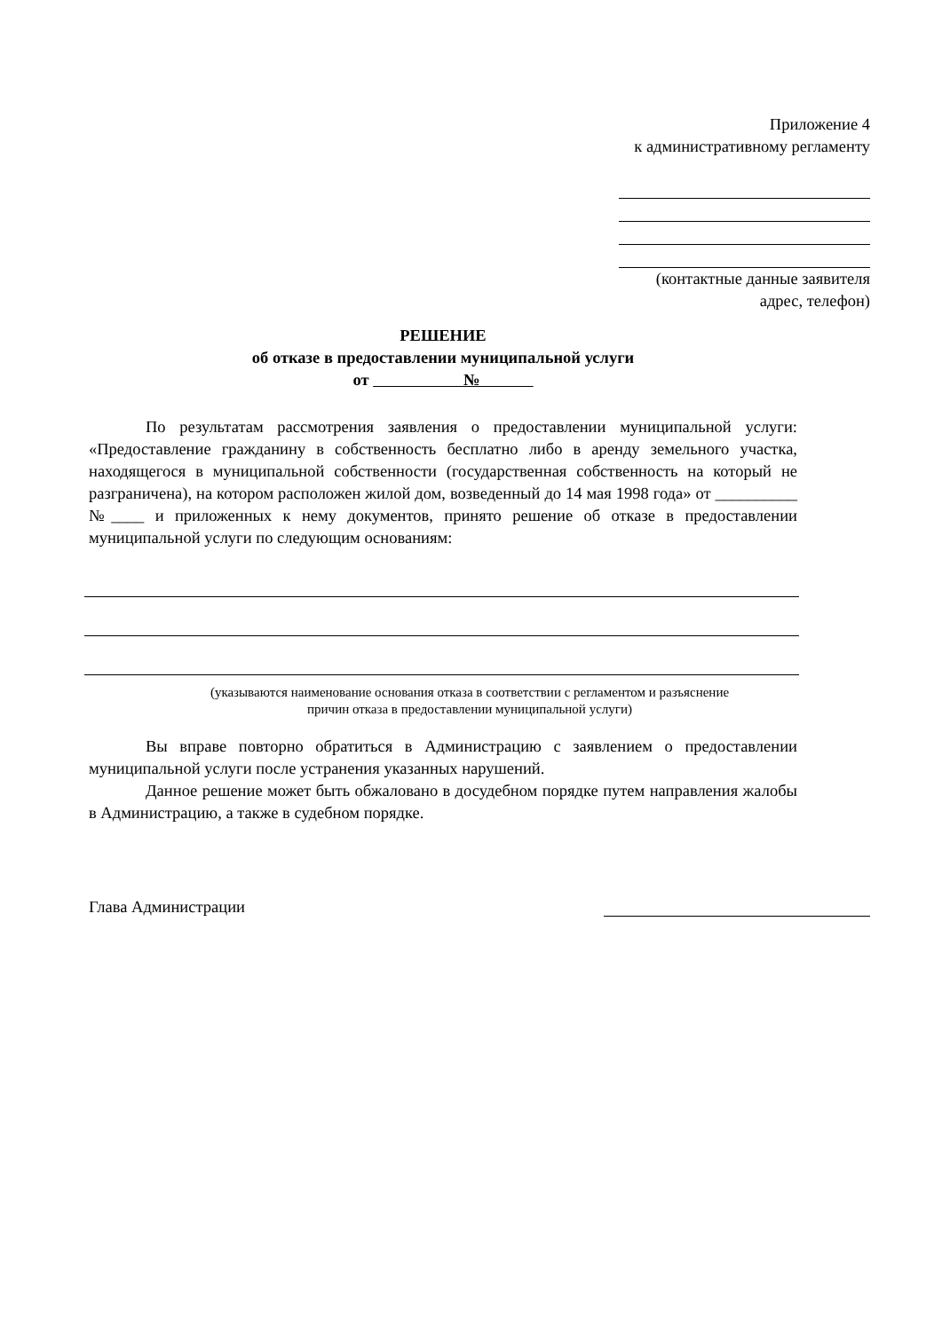Приложение 4
к административному регламенту
(контактные данные заявителя
адрес, телефон)
РЕШЕНИЕ
об отказе в предоставлении муниципальной услуги
от №
По результатам рассмотрения заявления о предоставлении муниципальной услуги: «Предоставление гражданину в собственность бесплатно либо в аренду земельного участка, находящегося в муниципальной собственности (государственная собственность на который не разграничена), на котором расположен жилой дом, возведенный до 14 мая 1998 года» от __________ №____ и приложенных к нему документов, принято решение об отказе в предоставлении муниципальной услуги по следующим основаниям:
(указываются наименование основания отказа в соответствии с регламентом и разъяснение
причин отказа в предоставлении муниципальной услуги)
Вы вправе повторно обратиться в Администрацию с заявлением о предоставлении муниципальной услуги после устранения указанных нарушений.
Данное решение может быть обжаловано в досудебном порядке путем направления жалобы в Администрацию, а также в судебном порядке.
Глава Администрации